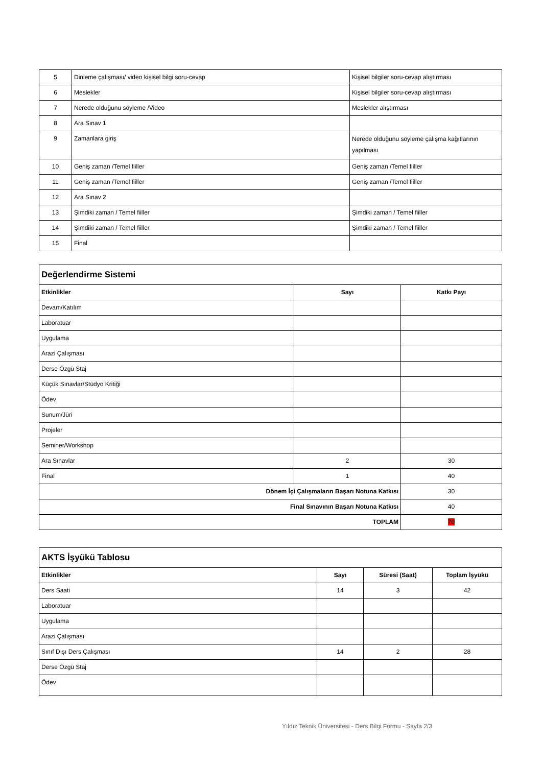| 5 | Dinleme çalışması/ video kişisel bilgi soru-cevap | Kişisel bilgiler soru-cevap alıştırması |
| 6 | Meslekler | Kişisel bilgiler soru-cevap alıştırması |
| 7 | Nerede olduğunu söyleme /Video | Meslekler alıştırması |
| 8 | Ara Sınav 1 | |
| 9 | Zamanlara giriş | Nerede olduğunu söyleme çalışma kağıtlarının yapılması |
| 10 | Geniş zaman /Temel fiiller | Geniş zaman /Temel fiiller |
| 11 | Geniş zaman /Temel fiiller | Geniş zaman /Temel fiiller |
| 12 | Ara Sınav 2 | |
| 13 | Şimdiki zaman / Temel fiiller | Şimdiki zaman / Temel fiiller |
| 14 | Şimdiki zaman / Temel fiiller | Şimdiki zaman / Temel fiiller |
| 15 | Final | |
| Değerlendirme Sistemi | | |
| --- | --- | --- |
| Etkinlikler | Sayı | Katkı Payı |
| Devam/Katılım | | |
| Laboratuar | | |
| Uygulama | | |
| Arazi Çalışması | | |
| Derse Özgü Staj | | |
| Küçük Sınavlar/Stüdyo Kritiği | | |
| Ödev | | |
| Sunum/Jüri | | |
| Projeler | | |
| Seminer/Workshop | | |
| Ara Sınavlar | 2 | 30 |
| Final | 1 | 40 |
| Dönem İçi Çalışmaların Başarı Notuna Katkısı | | 30 |
| Final Sınavının Başarı Notuna Katkısı | | 40 |
| TOPLAM | | 70 |
| AKTS İşyükü Tablosu | | | |
| --- | --- | --- | --- |
| Etkinlikler | Sayı | Süresi (Saat) | Toplam İşyükü |
| Ders Saati | 14 | 3 | 42 |
| Laboratuar | | | |
| Uygulama | | | |
| Arazi Çalışması | | | |
| Sınıf Dışı Ders Çalışması | 14 | 2 | 28 |
| Derse Özgü Staj | | | |
| Ödev | | | |
Yıldız Teknik Üniversitesi - Ders Bilgi Formu - Sayfa 2/3